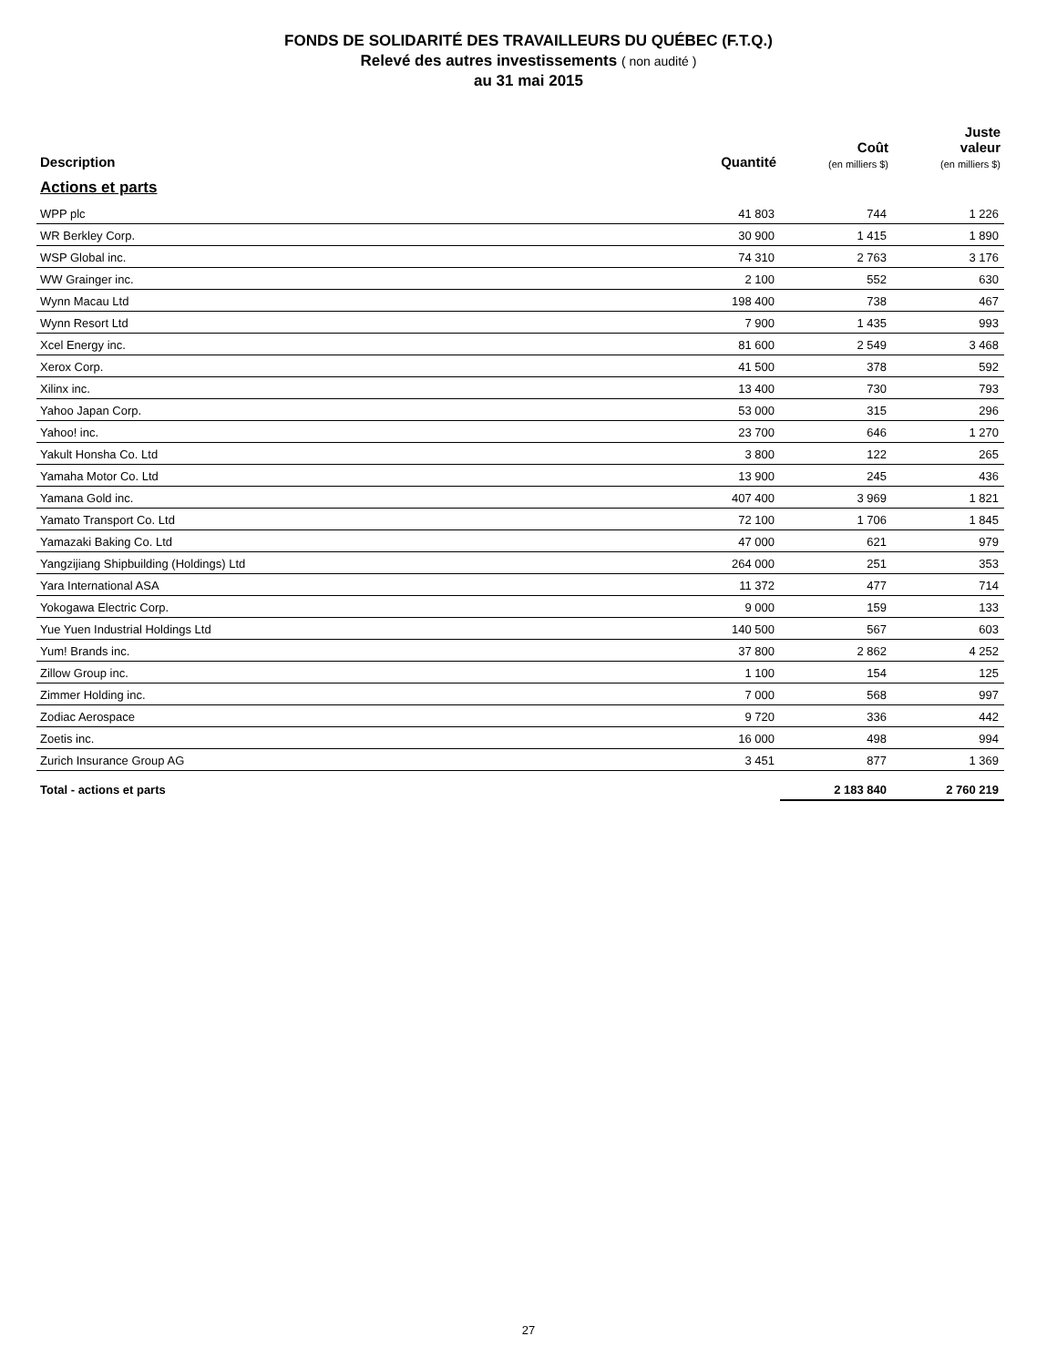FONDS DE SOLIDARITÉ DES TRAVAILLEURS DU QUÉBEC (F.T.Q.)
Relevé des autres investissements ( non audité )
au 31 mai 2015
| Description | Quantité | Coût (en milliers $) | Juste valeur (en milliers $) |
| --- | --- | --- | --- |
| Actions et parts | | | |
| WPP plc | 41 803 | 744 | 1 226 |
| WR Berkley Corp. | 30 900 | 1 415 | 1 890 |
| WSP Global inc. | 74 310 | 2 763 | 3 176 |
| WW Grainger inc. | 2 100 | 552 | 630 |
| Wynn Macau Ltd | 198 400 | 738 | 467 |
| Wynn Resort Ltd | 7 900 | 1 435 | 993 |
| Xcel Energy inc. | 81 600 | 2 549 | 3 468 |
| Xerox Corp. | 41 500 | 378 | 592 |
| Xilinx inc. | 13 400 | 730 | 793 |
| Yahoo Japan Corp. | 53 000 | 315 | 296 |
| Yahoo! inc. | 23 700 | 646 | 1 270 |
| Yakult Honsha Co. Ltd | 3 800 | 122 | 265 |
| Yamaha Motor Co. Ltd | 13 900 | 245 | 436 |
| Yamana Gold inc. | 407 400 | 3 969 | 1 821 |
| Yamato Transport Co. Ltd | 72 100 | 1 706 | 1 845 |
| Yamazaki Baking Co. Ltd | 47 000 | 621 | 979 |
| Yangzijiang Shipbuilding (Holdings) Ltd | 264 000 | 251 | 353 |
| Yara International ASA | 11 372 | 477 | 714 |
| Yokogawa Electric Corp. | 9 000 | 159 | 133 |
| Yue Yuen Industrial Holdings Ltd | 140 500 | 567 | 603 |
| Yum! Brands inc. | 37 800 | 2 862 | 4 252 |
| Zillow Group inc. | 1 100 | 154 | 125 |
| Zimmer Holding inc. | 7 000 | 568 | 997 |
| Zodiac Aerospace | 9 720 | 336 | 442 |
| Zoetis inc. | 16 000 | 498 | 994 |
| Zurich Insurance Group AG | 3 451 | 877 | 1 369 |
| Total - actions et parts | | 2 183 840 | 2 760 219 |
27